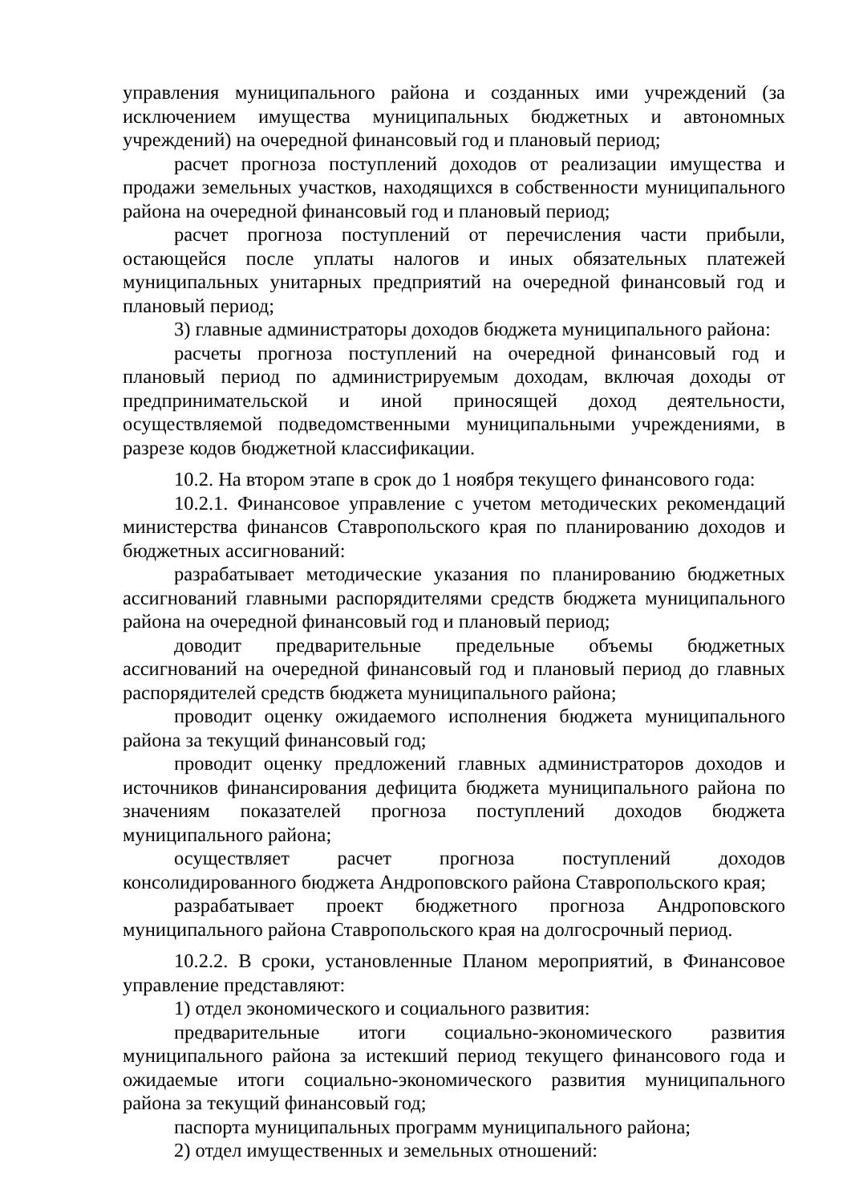управления муниципального района и созданных ими учреждений (за исключением имущества муниципальных бюджетных и автономных учреждений) на очередной финансовый год и плановый период;
расчет прогноза поступлений доходов от реализации имущества и продажи земельных участков, находящихся в собственности муниципального района на очередной финансовый год и плановый период;
расчет прогноза поступлений от перечисления части прибыли, остающейся после уплаты налогов и иных обязательных платежей муниципальных унитарных предприятий на очередной финансовый год и плановый период;
3) главные администраторы доходов бюджета муниципального района:
расчеты прогноза поступлений на очередной финансовый год и плановый период по администрируемым доходам, включая доходы от предпринимательской и иной приносящей доход деятельности, осуществляемой подведомственными муниципальными учреждениями, в разрезе кодов бюджетной классификации.
10.2. На втором этапе в срок до 1 ноября текущего финансового года:
10.2.1. Финансовое управление с учетом методических рекомендаций министерства финансов Ставропольского края по планированию доходов и бюджетных ассигнований:
разрабатывает методические указания по планированию бюджетных ассигнований главными распорядителями средств бюджета муниципального района на очередной финансовый год и плановый период;
доводит предварительные предельные объемы бюджетных ассигнований на очередной финансовый год и плановый период до главных распорядителей средств бюджета муниципального района;
проводит оценку ожидаемого исполнения бюджета муниципального района за текущий финансовый год;
проводит оценку предложений главных администраторов доходов и источников финансирования дефицита бюджета муниципального района по значениям показателей прогноза поступлений доходов бюджета муниципального района;
осуществляет расчет прогноза поступлений доходов консолидированного бюджета Андроповского района Ставропольского края;
разрабатывает проект бюджетного прогноза Андроповского муниципального района Ставропольского края на долгосрочный период.
10.2.2. В сроки, установленные Планом мероприятий, в Финансовое управление представляют:
1) отдел экономического и социального развития:
предварительные итоги социально-экономического развития муниципального района за истекший период текущего финансового года и ожидаемые итоги социально-экономического развития муниципального района за текущий финансовый год;
паспорта муниципальных программ муниципального района;
2) отдел имущественных и земельных отношений: